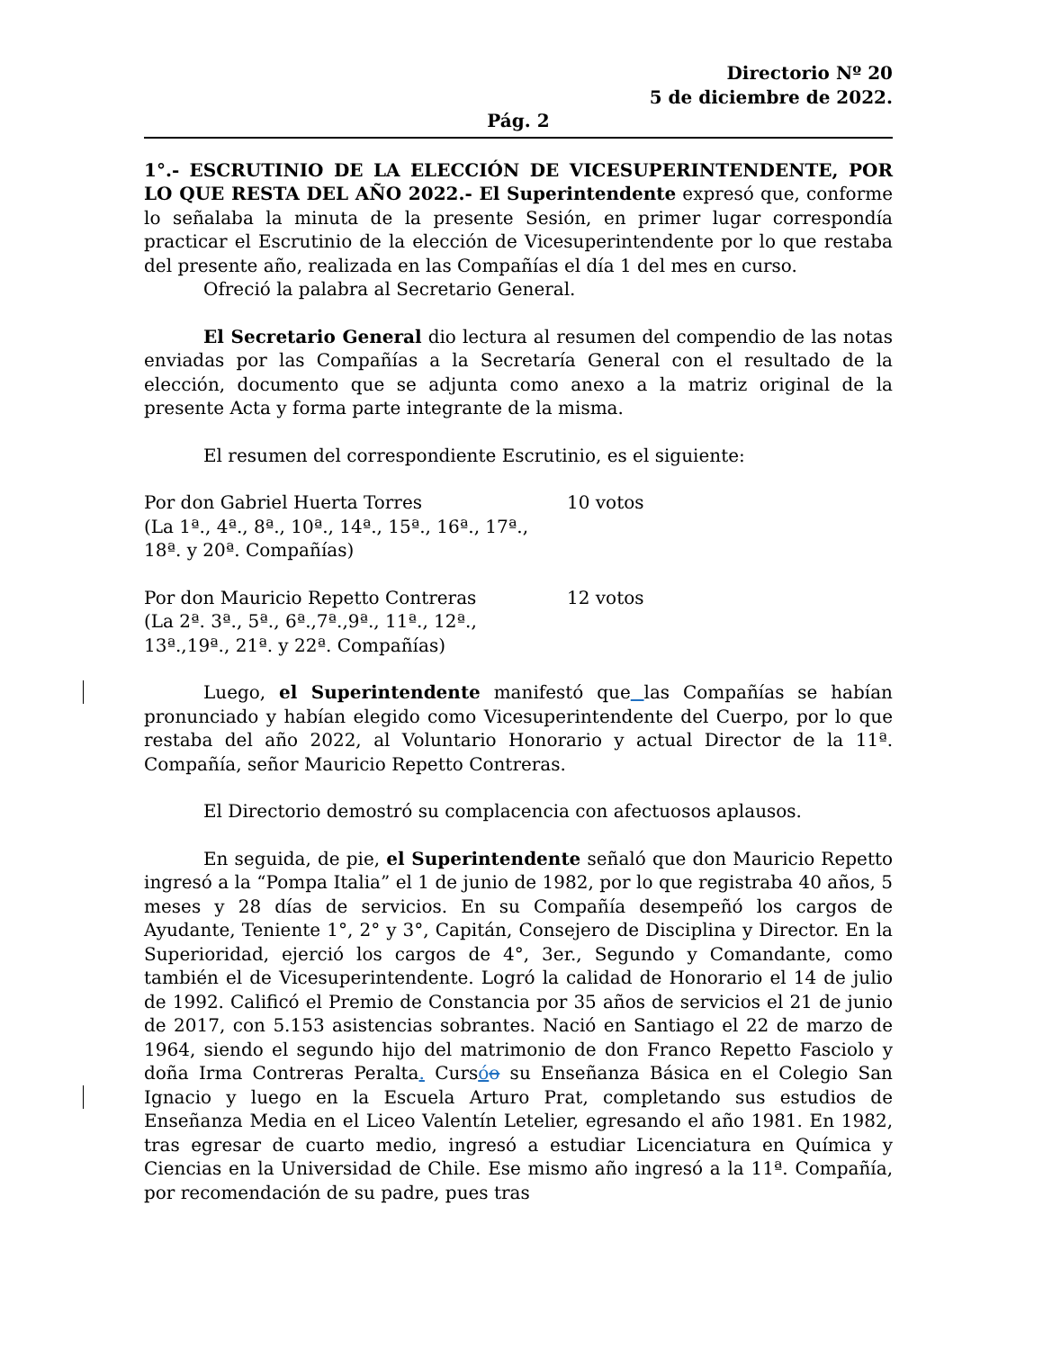Directorio Nº 20
5 de diciembre de 2022.
Pág. 2
1°.- ESCRUTINIO DE LA ELECCIÓN DE VICESUPERINTENDENTE, POR LO QUE RESTA DEL AÑO 2022.- El Superintendente expresó que, conforme lo señalaba la minuta de la presente Sesión, en primer lugar correspondía practicar el Escrutinio de la elección de Vicesuperintendente por lo que restaba del presente año, realizada en las Compañías el día 1 del mes en curso.
Ofreció la palabra al Secretario General.
El Secretario General dio lectura al resumen del compendio de las notas enviadas por las Compañías a la Secretaría General con el resultado de la elección, documento que se adjunta como anexo a la matriz original de la presente Acta y forma parte integrante de la misma.
El resumen del correspondiente Escrutinio, es el siguiente:
Por don Gabriel Huerta Torres
(La 1ª., 4ª., 8ª., 10ª., 14ª., 15ª., 16ª., 17ª., 18ª. y 20ª. Compañías)
10 votos
Por don Mauricio Repetto Contreras
(La 2ª. 3ª., 5ª., 6ª.,7ª.,9ª., 11ª., 12ª., 13ª.,19ª., 21ª. y 22ª. Compañías)
12 votos
Luego, el Superintendente manifestó que las Compañías se habían pronunciado y habían elegido como Vicesuperintendente del Cuerpo, por lo que restaba del año 2022, al Voluntario Honorario y actual Director de la 11ª. Compañía, señor Mauricio Repetto Contreras.
El Directorio demostró su complacencia con afectuosos aplausos.
En seguida, de pie, el Superintendente señaló que don Mauricio Repetto ingresó a la “Pompa Italia” el 1 de junio de 1982, por lo que registraba 40 años, 5 meses y 28 días de servicios. En su Compañía desempeñó los cargos de Ayudante, Teniente 1°, 2° y 3°, Capitán, Consejero de Disciplina y Director. En la Superioridad, ejerció los cargos de 4°, 3er., Segundo y Comandante, como también el de Vicesuperintendente. Logró la calidad de Honorario el 14 de julio de 1992. Calificó el Premio de Constancia por 35 años de servicios el 21 de junio de 2017, con 5.153 asistencias sobrantes. Nació en Santiago el 22 de marzo de 1964, siendo el segundo hijo del matrimonio de don Franco Repetto Fasciolo y doña Irma Contreras Peralta. Cursóo su Enseñanza Básica en el Colegio San Ignacio y luego en la Escuela Arturo Prat, completando sus estudios de Enseñanza Media en el Liceo Valentín Letelier, egresando el año 1981. En 1982, tras egresar de cuarto medio, ingresó a estudiar Licenciatura en Química y Ciencias en la Universidad de Chile. Ese mismo año ingresó a la 11ª. Compañía, por recomendación de su padre, pues tras